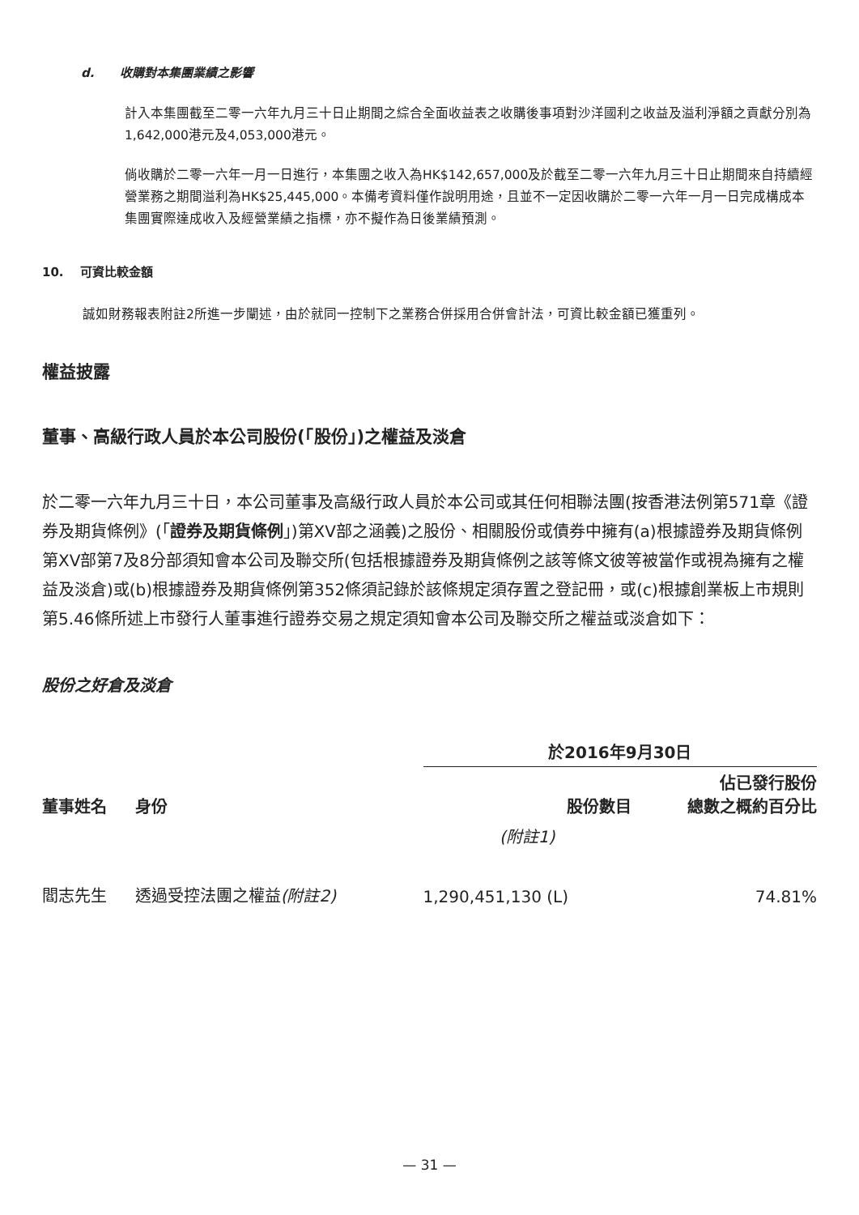d. 收購對本集團業績之影響
計入本集團截至二零一六年九月三十日止期間之綜合全面收益表之收購後事項對沙洋國利之收益及溢利淨額之貢獻分別為1,642,000港元及4,053,000港元。
倘收購於二零一六年一月一日進行，本集團之收入為HK$142,657,000及於截至二零一六年九月三十日止期間來自持續經營業務之期間溢利為HK$25,445,000。本備考資料僅作說明用途，且並不一定因收購於二零一六年一月一日完成構成本集團實際達成收入及經營業績之指標，亦不擬作為日後業績預測。
10. 可資比較金額
誠如財務報表附註2所進一步闡述，由於就同一控制下之業務合併採用合併會計法，可資比較金額已獲重列。
權益披露
董事、高級行政人員於本公司股份(「股份」)之權益及淡倉
於二零一六年九月三十日，本公司董事及高級行政人員於本公司或其任何相聯法團(按香港法例第571章《證券及期貨條例》(「證券及期貨條例」)第XV部之涵義)之股份、相關股份或債券中擁有(a)根據證券及期貨條例第XV部第7及8分部須知會本公司及聯交所(包括根據證券及期貨條例之該等條文彼等被當作或視為擁有之權益及淡倉)或(b)根據證券及期貨條例第352條須記錄於該條規定須存置之登記冊，或(c)根據創業板上市規則第5.46條所述上市發行人董事進行證券交易之規定須知會本公司及聯交所之權益或淡倉如下：
股份之好倉及淡倉
| | | 於2016年9月30日 | |
| --- | --- | --- | --- |
| 董事姓名 | 身份 | 股份數目 | 佔已發行股份 總數之概約百分比 |
| | | (附註1) | |
| 閻志先生 | 透過受控法團之權益 (附註2) | 1,290,451,130 (L) | 74.81% |
— 31 —